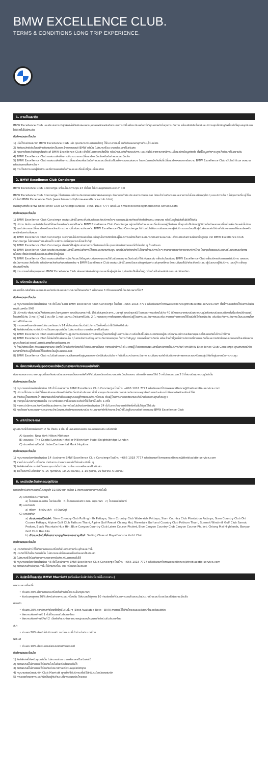BMW EXCELLENCE CLUB.
TERMS & CONDITIONS LONG TRIP EXPERIENCE.
1. การเป็นสมาชิก
BMW Excellence Club มอบประสบการณ์สุดพิเศษให้กับพิเศษเฉพาะบุคคล เพลิดเพลินกับประสบการณ์ที่เหนือระดับเหนือกว่าที่คุณคาดหวังในทุกการเดินทาง พร้อมสิทธิประโยชน์และบริการสุดเอ็กซ์คลูซีฟที่จะทำให้คุณสนุกกับการใช้ชีวิตขึ้นไปอีกระดับ
ข้อกำหนดและเงื่อนไข
1) เมื่อได้รับบัตรสมาชิก BMW Excellence Club แล้ว คุณสามารถรับบริการต่างๆ ได้ในเวลาตามนี้ จนถึงวันหมดอายุตามที่ระบุไว้บนบัตร
2) สิทธิและสิทธิประโยชน์สำหรับสมาชิกเป็นของเจ้าของรถยนต์ BMW เท่านั้น ไม่สามารถโอน ขาย หรือแลกเป็นเงินสด
3) คุณอาจต้องแจ้งข้อมูลส่วนตัวแก่ BMW Excellence Club เพื่อใช้ในการจอง สิ่งนี้ถือ หรือนำเสนอสินค้าและบริการ และแจ้งให้เราทราบหากมีการเปลี่ยนแปลงข้อมูลติดต่อ ทั้งนี้ข้อมูลต่างๆ จะถูกเก็บรักษาเป็นความลับ
4) BMW Excellence Club ขอสงวนสิทธิ์ในการพิจารณาการเปลี่ยนแปลงเงื่อนไขหรือข้อกำหนดและเงื่อนไข
5) BMW Excellence Club ขอสงวนสิทธิ์ในการเปลี่ยนแปลงเพิ่มเติมข้อกำหนดและเงื่อนไขเป็นครั้งคราวตามสมควร โดยจะมีการแจ้งถึงสิ่งที่เปลี่ยนแปลงหลายจากข้อความ BMW Excellence Club เว็บไซต์ อีเมล จดหมาย หรือช่องทางสื่อสารอื่น ๆ
6) การใช้บริการของผู้ถือบัตรและสิ่งการยอมรับข้อกำหนดและเงื่อนไขที่ถูกเปลี่ยนแปลง
2. BMW Excellence Club Concierge
BMW Excellence Club Concierge พร้อมให้บริการคุณ 24 ชั่วโมง ไม่มีวันหยุดตลอดระยะเวลา 3 ปี
BMW Excellence Club Concierge ให้บริการแนะนำการเดินทางและบริบทพิเศษของคุณ จัดหาของกำนัล ประสบการณ์นอกเวลา บัตรเข้าร่วมกิจกรรมและรายการในโลกเหนือเหตุต่าง ๆ และบริการอื่น ๆ ให้คุณตามที่ระบุไว้ในเว็บไซต์ BMW Excellence Club [www.bmw.co.th/bmw-excellence-club.html]
เพียงคุณติดต่อ BMW Excellence Club Concierge หมายเลข +666 1018 7777 และอีเมล bmwexcellence@theblacktie-service.com
ข้อกำหนดและเงื่อนไข
1) BMW Excellence Club Concierge ขอสงวนสิทธิ์ในการเพิ่มเติมหรือยกเลิกบริการใด ๆ ตลอดจนปฏิเสธคำขอที่ขัดต่อศีลธรรม กฎหมาย หรือไม่อยู่ในวิสัยที่ปฏิบัติได้จริง
2) บริการ สินค้า และสิทธิประโยชน์ที่จัดหาโดยหรือผ่านทางเป็นผ่าน BMW Excellence Club Concierge อยู่ภายใต้ข้อกำหนดและเงื่อนไขของผู้ให้บริการ ซึ่งคุณจำเป็นต้องปฏิบัติตามข้อกำหนดและเงื่อนไขเพิ่มเติมเหล่านั้นด้วย
3) คุณไม่สามารถเปลี่ยนแปลงหรือยกเลิกบริการต่าง ๆ ที่แจ้งความจำนงผ่าน BMW Excellence Club Concierge ได้ โดยไม่ได้รับความยินยอมจากผู้ให้บริการ และต้องเป็นผู้รับผิดชอบค่าใช้จ่ายที่เกิดจากการเปลี่ยนแปลงหรือยกเลิกดังกล่าวทั้งหมด
4) BMW Excellence Club Concierge จะพยายามให้บริการและช่วยเหลือคุณในการติดต่อกับผู้ให้บริการอย่างเต็มความสามารถตามความเหมาะสม เพื่อรับประกันความพึงพอใจสูงสุด หาก BMW Excellence Club Concierge ไม่สามารถทำตามคำขอได้ จะมีการแจ้งให้คุณทราบโดยเร็วที่สุด
5) BMW Excellence Club Concierge ทำหน้าที่เป็นผู้ประสานงานการให้บริการเท่านั้น คุณจะต้องรับผิดชอบค่าใช้จ่ายต่าง ๆ ด้วยตัวเอง
6) BMW Excellence Club และตัวแทนขอสงวนสิทธิ์ในการบันทึกการโต้ตอบและสนทนากับคุณ และนำบันทึกดังกล่าวไปใช้งานด้านบริการใด ๆ ตามกฎหมายแห่งราชอาณาจักรไทย โดยคุณต้องยอมรับเกณฑ์ในและตามแห่งทางนโยบาย ซึ่งมีวิธีดาวที่มีเลขด้านบนต่างเพื่อผู้เพิ่ม
7) BMW Excellence Club ขอสงวนสิทธิ์ในการจัดเก็บและใช้ข้อมูลส่วนตัวของคุณตามได้ในนโยบายความเป็นส่วนตัวที่ได้แจ้งผลแล้ว เพื่อประโยชน์ของ BMW Excellence Club เพื่อบริหารจัดการการให้บริการ ตลอดจนดำเนินการของ สิ่งซื้อ ขือ หรือจัดหาผลิตภัณฑ์และบริการต่าง ๆ BMW Excellence Club ขอสงวนสิทธิ์ในการเปิดเผยข้อมูลดังกล่าวแก่บุคคลที่สาม ซึ่งรวมถึงแต่ไม่จำกัดเพียงตัวแทน ผู้รับเหมา ผู้ให้บริการ และผู้ค้า เพื่อจุดประสงค์ข้างต้น
8) การเคารพในสิ่งคุณสุดของ BMW Excellence Club ส่งผลภาพิเศษต่างๆ รวมและอื่นผู้อยู่ต้นใด ๆ ต้องยังเป็นพื้นนั้นผู้มาร่วมในเก็บค่าผลักดันธรรมสมาชิกชาติยว
3. บริการรับ-ส่งสนามบิน
เดินทางไป-กลับที่พักและสนามบินอย่างมีระดับและสะดวกสบายได้ปลอดภัย 5 ครั้งตลอด 3 ปีด้วยรถยนต์ที่เป็นเลิศเฉพาะที่ใช้ 7
ข้อกำหนดและเงื่อนไข
1) กรุณาจองล่วงหน้าอย่างน้อย 48 ชั่วโมงผ่านทาง BMW Excellence Club Concierge โดยโทร +666 1018 7777 หรืออีเมลมาที่ bmwexcellence@theblacktie-service.com ทั้งนี้การจองต้องได้รับการยืนยันทางอีเมลหรือ SMS
2) บริการรับ-ส่งสนามบินให้บริการเฉพาะในกรุงเทพฯ และปริมณฑลเท่านั้น (ได้แก่ สมุทรปราการ, นนทบุรี และปทุมธานี) โดยระยะทางจะต้องไม่เกิน 40 กิโลเมตรจากสนามบินสุวรรณภูมิหรือสนามบินดอนเมือง ทั้งนี้จะต้องมีจำนวนผู้โดยสารไม่เกิน 3 คน (ผู้ใหญ่ 2 คน เด็ก 1 คน) และกระเป๋าเดินทางไม่เกิน 2 ใบ หมายเหตุ หากต้องการรถที่จอดรับผู้โดยสารและเดินทางระยะเพิ่ม สามารถทำการจองได้โดยมีค่าใช้จ่ายเพิ่มเติม เช่นเดียวกับการเดินทางเป็นระยะทางไกลกว่า 40 กิโลเมตร
3) การจองหรือยกเลิกการรับในเวลาน้อยกว่า 24 ชั่วโมงก่อนเที่ยวบินไปว่าการใช้ครั้งหนึ่งว่านี้ได้ใช้สิทธิ์ไปแล้ว
4) สิทธิพิเศษนี้สามารถใช้บริการได้เฉพาะคุณเท่านั้น ไม่สามารถโอน ขาย หรือแลกเป็นเงินสด
5) BMW Excellence Club ขอสงวนสิทธิ์ในการปฏิเสธการเรียกรถบริการรับส่งผู้โดยสารที่อยู่ในอาการมึนเมา หรือเป็นที่ไม่พึงประสงค์ของผู้ขับ หรือพาหนะมีความเสียหายรุนแรงไปปลอดภัยไม่ว่าจะใดก็ตาม
6) BMW Excellence Club ไม่มีหน้าที่รับผิดชอบใด ๆ ในการจัดการหรือดูแลการเดินทางของคุณ ทั้งการทำสัญญา การเพลี่ยนการติดต่อ หรือเจ้าหน้าที่ดูแลให้การจัดการที่สามารถเกิดขึ้นและการติดต่อเพราะคนจองเป็นเสมือนหาก คุณจะต้องรับผิดชอบในการเดินทางทั้งหมดด้วยตนเอง
7) ห้ามนำสัตว์เลี้ยง สิ่งของผิดกฎหมาย วัตถุไวไฟ หรือสิ่งที่อาจก่อให้เกิดอันตรายขึ้นรถ หากพบว่ามีการฝ่าฝืน ทางผู้ให้บริการขอสงวนสิทธิ์ยกเลิกการให้บริการทันที จาก BMW Excellence Club Concierge คุณสามารถนำข้อเอกสิทธิ์สำหรับผู้ได้ซื้อรถได้โดยต้องเป็นผู้รับผิดชอบเอง
8) BMW Excellence Club จะไม่รับผิดชอบความเสียหายหรือสูญหายของทรัพย์สินส่วนตัวใด ๆ ที่เกิดขึ้นระหว่างการเดินทาง รวมถึงความล่าช้าอันเกิดจากสภาพการจราจรหรือเหตุสุดวิสัยที่อยู่นอกเหนือการควบคุม
4. ช่องทางพิเศษผ่านจุดตรวจหนังสือเดินทางและบริการรถกอล์ฟไฟฟ้า
ตัวแทนของเราจะมาอพบคุณเมื่อมาถึงสนามบินและพาคุณขึ้นรถกอล์ฟไฟฟ้าไปยังเคาน์เตอร์ตรวจคนเข้าเมืองโดยตรง บริการนี้สามารถใช้ได้ 5 ครั้งในระยะเวลา 3 ปี ที่สนามบินสุวรรณภูมิเท่านั้น
ข้อกำหนดและเงื่อนไข
1) กรุณาจองล่วงหน้าอย่างน้อย 48 ชั่วโมง ผ่านทาง BMW Excellence Club Concierge โดยโทร +666 1018 7777 หรืออีเมลมาที่ bmwexcellence@theblacktie-service.com
2) บริการนี้ไม่สามารถใช้ได้ที่สนามบินดอนเมืองหรือใช้กับเที่ยวบินในประเทศ ทั้งนี้ หากคุณเดินทางเข้ามาจากสนามบินทางจะหยุดสำหรับการรับ-ส่ง จะไม่มีรถกอล์ฟจัดเตรียมไว้ให้
3) สำหรับผู้โดยสารขาเข้า ตัวแทนจะถือป้ายที่มีชื่อของคุณรออยู่ที่ทางเดินหลังเครื่องบิน ส่วนผู้โดยสารขาออก ตัวแทนจะถือป้ายชื่อรอพบคุณที่ประตู 5
4) หากคุณไม่มาปรากฏตัวภายใน 30 นาทีหลังเวลาที่นัดหมาย จะถือว่าได้ใช้สิทธิ์ไปแล้ว 1 ครั้ง
5) หากพบว่ามีการยกเลิกหรือเปลี่ยนแปลงการเดินทางโดยไม่แจ้งล่วงหน้าอย่างน้อย 24 ชั่วโมง จะถือว่าการใช้สิทธิ์ครั้งนั้นได้ถูกใช้ไปแล้ว
6) คุณต้องผ่านกระบวนการตรวจคนเข้าเมืองตามข้อกำหนดของสนามบิน ส่วนความล่าช้าที่เกิดจากเจ้าหน้าที่ไม่อยู่ในความรับผิดชอบของ BMW Excellence Club
5. กริปต่างประเทศ
คุณสามารถใช้บริการห้องพัก 2 คืน สำหรับ 2 ท่าน ที่ มหานครนิวยอร์ก ลอนดอน และสาม หรือซิดนีย์
A) นิวยอร์ก : New York Hilton Midtown
B) ลอนดอน : The Capitol London Hotel or Millennium Hotel Knightsbridge London
C) ฮ่าม หรือฮ่าม/ซิดนีย์ : InterContinental Mark Hopkins
ข้อกำหนดและเงื่อนไข
1) กรุณาจองล่วงหน้าอย่างน้อย 14 วัน ผ่านทาง BMW Excellence Club Concierge โดยโทร +666 1018 7777 หรืออีเมลมาที่ bmwexcellence@theblacktie-service.com
2) ราคาไม่รวมค่าตั๋วเครื่องบิน ค่าเดินทาง ค่าอาหาร และค่าใช้จ่ายส่วนตัวอื่น ๆ
3) สิทธิพิเศษนี้สามารถใช้ได้เฉพาะคุณเท่านั้น ไม่สามารถโอน ขาย หรือแลกเป็นเงินสด
4) งดให้บริการในช่วงวันที่ 5–15 กุมภาพันธ์, 10–20 เมษายน, 1–10 ตุลาคม, 20 ธันวาคม–5 มกราคม
6. เครดิตสำหรับกิจกรรมสุดไปรด
เครดิตสำหรับกิจกรรมสุดโปรดมูลค่า 10,000 บาท (เลือก 1 กิจกรรมจากรายการต่อไปนี้)
A) เครดิตรับประทานอาหาร
a) โรงแรมแมนดาริน โอเรียนเต็ล b) โรงแรมอนันตรา สยาม กรุงเทพฯ c) โรงแรมบันยันทรี
B) เครดิตสปา
a) ศรีชฎา b) ธัญ สปา c) บัญญ์บุรี
C) เครดิตกีฬา
a) ประสบการณ์ตีกอล์ฟ: Siam Country Club Rolling hills Pattaya, Siam Country Club Waterside Pattaya, Siam Country Club Plantation Pattaya; Siam Country Club Old Course Pattaya, Alpine Golf Club Pathum Thani, Alpine Golf Resort Chiang Mai, Riverdale Golf and Country Club Pathum Thani, Summit Windmill Golf Club Samut Prakan, Black Mountain Hua Hin, Blue Canyon Country Club Lakes Course Phuket, Blue Canyon Country Club Canyon Course Phuket, Chiang Mai Highlands, Banyan Golf Club Hua Hin
b) เรือแบบเรือใบที่สโมสรราชจรูญกัมพระบรมราชูปถัมภ์: Sailing Class at Royal Varuna Yacht Club
ข้อกำหนดและเงื่อนไข
1) เครดิตดังกล่าวใช้ได้กับอาหารและเครื่องดื่มในอัตราตามที่ระบุด้านบนเท่านั้น
2) เครดิตใช้ได้ครั้งเดียวเท่านั้น ไม่สามารถแบ่งใช้หลายครั้งหรือแลกเป็นเงินสด
3) ไม่สามารถใช้ร่วมกับรายการลดราคาหรือส่งเสริมการขายอื่นได้
4) กรุณาจองล่วงหน้าอย่างน้อย 48 ชั่วโมง ผ่านทาง BMW Excellence Club Concierge โดยโทร +666 1018 7777 หรืออีเมลมาที่ bmwexcellence@theblacktie-service.com
5) สิทธิพิเศษสำหรับคุณเท่านั้น ไม่สามารถโอน ขาย หรือแลกเป็นเงินสด
7. อินสิทธิ์เป็นสมาชิก BMW Marriott (หรือเลือกรับสิทธิประโยชน์อื่นทดแทน)
อาหารและเครื่องดื่ม
• ส่วนลด 30% ค่าอาหารและเครื่องดื่มสำหรับโรงแรมในกรุงเทพฯ
• รับส่วนลดสูงสุด 20% สำหรับค่าอาหารและเครื่องดื่ม ใช้ส่วนลดได้สูงสุด 10 ท่านต่อครั้งที่ร้านอาหารของโรงแรมในประเทศไทยและทั่วเอเชียแปซิฟิกตามเงื่อนไข
ห้องพัก
• ส่วนลด 20% จากอัตราค่าห้องที่ดีที่สุดในวันนั้น ๆ (Best Available Rate - BAR) สามารถใช้ได้กับโรงแรมและรีสอร์ทในเอเชียแปซิฟิก
• อัพเกรดห้องพักฟรี 1 ขั้นที่โรงแรมในประเทศไทย
• อัพเกรดห้องพักฟรีคืนที่ 2 เมื่อพักคืนแรกในราคามาตรฐานของโรงแรมที่เข้าร่วมในประเทศไทย
สปา
• ส่วนลด 20% สำหรับใช้บริการสปา ณ โรงแรมที่เข้าร่วมในประเทศไทย
ฟิตเนส
• ส่วนลด 10% สำหรับการสมัครสมาชิกฟิตเนสรายปี
ข้อกำหนดและเงื่อนไข
1) สิทธิพิเศษนี้สำหรับคุณเท่านั้น ไม่สามารถโอน ขาย หรือแลกเป็นเงินสดได้
2) สิทธิพิเศษนี้ไม่สามารถใช้ร่วมกับโปรโมชั่นหรือส่วนลดอื่นได้
3) สิทธิพิเศษนี้ไม่สามารถใช้ร่วมกับช่วงเทศกาลหรือวันหยุดนักขัตฤกษ์
4) กรุณาแสดงบัตรสมาชิก Club Marriott ทุกครั้งที่ใช้บริการเพื่อใช้สิทธิประโยชน์ของสมาชิก
5) การจองห้องอาหารและที่พักขึ้นอยู่กับจำนวนที่ว่างของแต่ละโรงแรม